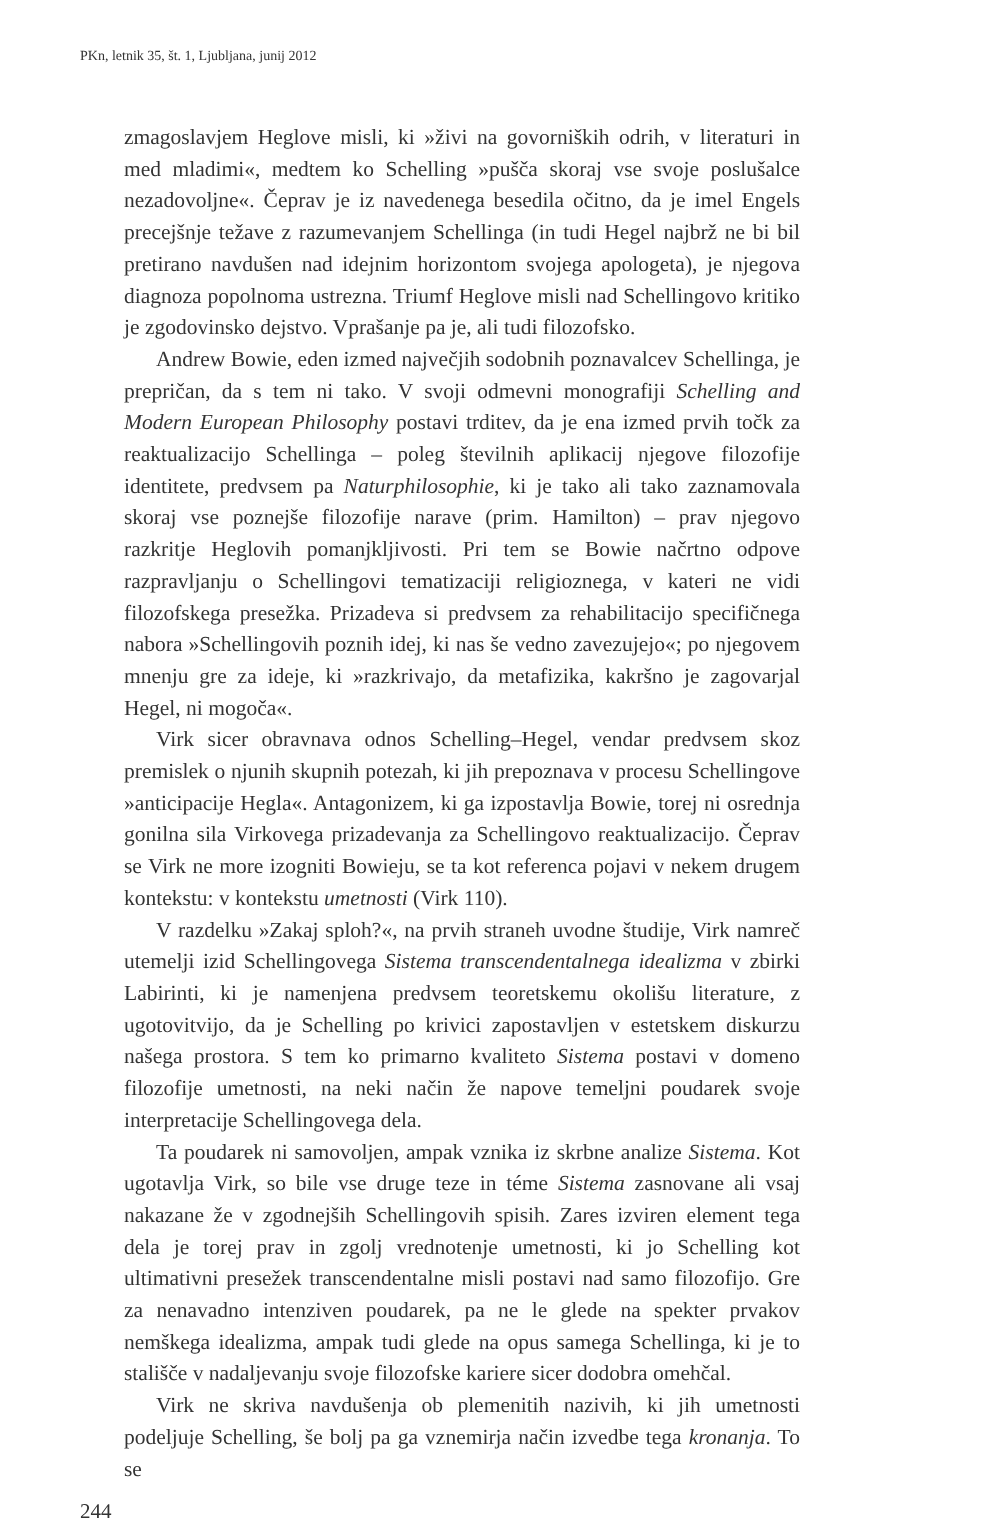PKn, letnik 35, št. 1, Ljubljana, junij 2012
zmagoslavjem Heglove misli, ki »živi na govorniških odrih, v literaturi in med mladimi«, medtem ko Schelling »pušča skoraj vse svoje poslušalce nezadovoljne«. Čeprav je iz navedenega besedila očitno, da je imel Engels precejšnje težave z razumevanjem Schellinga (in tudi Hegel najbrž ne bi bil pretirano navdušen nad idejnim horizontom svojega apologeta), je njegova diagnoza popolnoma ustrezna. Triumf Heglove misli nad Schellingovo kritiko je zgodovinsko dejstvo. Vprašanje pa je, ali tudi filozofsko.
Andrew Bowie, eden izmed največjih sodobnih poznavalcev Schellinga, je prepričan, da s tem ni tako. V svoji odmevni monografiji Schelling and Modern European Philosophy postavi trditev, da je ena izmed prvih točk za reaktualizacijo Schellinga – poleg številnih aplikacij njegove filozofije identitete, predvsem pa Naturphilosophie, ki je tako ali tako zaznamovala skoraj vse poznejše filozofije narave (prim. Hamilton) – prav njegovo razkritje Heglovih pomanjkljivosti. Pri tem se Bowie načrtno odpove razpravljanju o Schellingovi tematizaciji religioznega, v kateri ne vidi filozofskega presežka. Prizadeva si predvsem za rehabilitacijo specifičnega nabora »Schellingovih poznih idej, ki nas še vedno zavezujejo«; po njegovem mnenju gre za ideje, ki »razkrivajo, da metafizika, kakršno je zagovarjal Hegel, ni mogoča«.
Virk sicer obravnava odnos Schelling–Hegel, vendar predvsem skoz premislek o njunih skupnih potezah, ki jih prepoznava v procesu Schellingove »anticipacije Hegla«. Antagonizem, ki ga izpostavlja Bowie, torej ni osrednja gonilna sila Virkovega prizadevanja za Schellingovo reaktualizacijo. Čeprav se Virk ne more izogniti Bowieju, se ta kot referenca pojavi v nekem drugem kontekstu: v kontekstu umetnosti (Virk 110).
V razdelku »Zakaj sploh?«, na prvih straneh uvodne študije, Virk namreč utemelji izid Schellingovega Sistema transcendentalnega idealizma v zbirki Labirinti, ki je namenjena predvsem teoretskemu okolišu literature, z ugotovitvijo, da je Schelling po krivici zapostavljen v estetskem diskurzu našega prostora. S tem ko primarno kvaliteto Sistema postavi v domeno filozofije umetnosti, na neki način že napove temeljni poudarek svoje interpretacije Schellingovega dela.
Ta poudarek ni samovoljen, ampak vznika iz skrbne analize Sistema. Kot ugotavlja Virk, so bile vse druge teze in téme Sistema zasnovane ali vsaj nakazane že v zgodnejših Schellingovih spisih. Zares izviren element tega dela je torej prav in zgolj vrednotenje umetnosti, ki jo Schelling kot ultimativni presežek transcendentalne misli postavi nad samo filozofijo. Gre za nenavadno intenziven poudarek, pa ne le glede na spekter prvakov nemškega idealizma, ampak tudi glede na opus samega Schellinga, ki je to stališče v nadaljevanju svoje filozofske kariere sicer dodobra omehčal.
Virk ne skriva navdušenja ob plemenitih nazivih, ki jih umetnosti podeljuje Schelling, še bolj pa ga vznemirja način izvedbe tega kronanja. To se
244